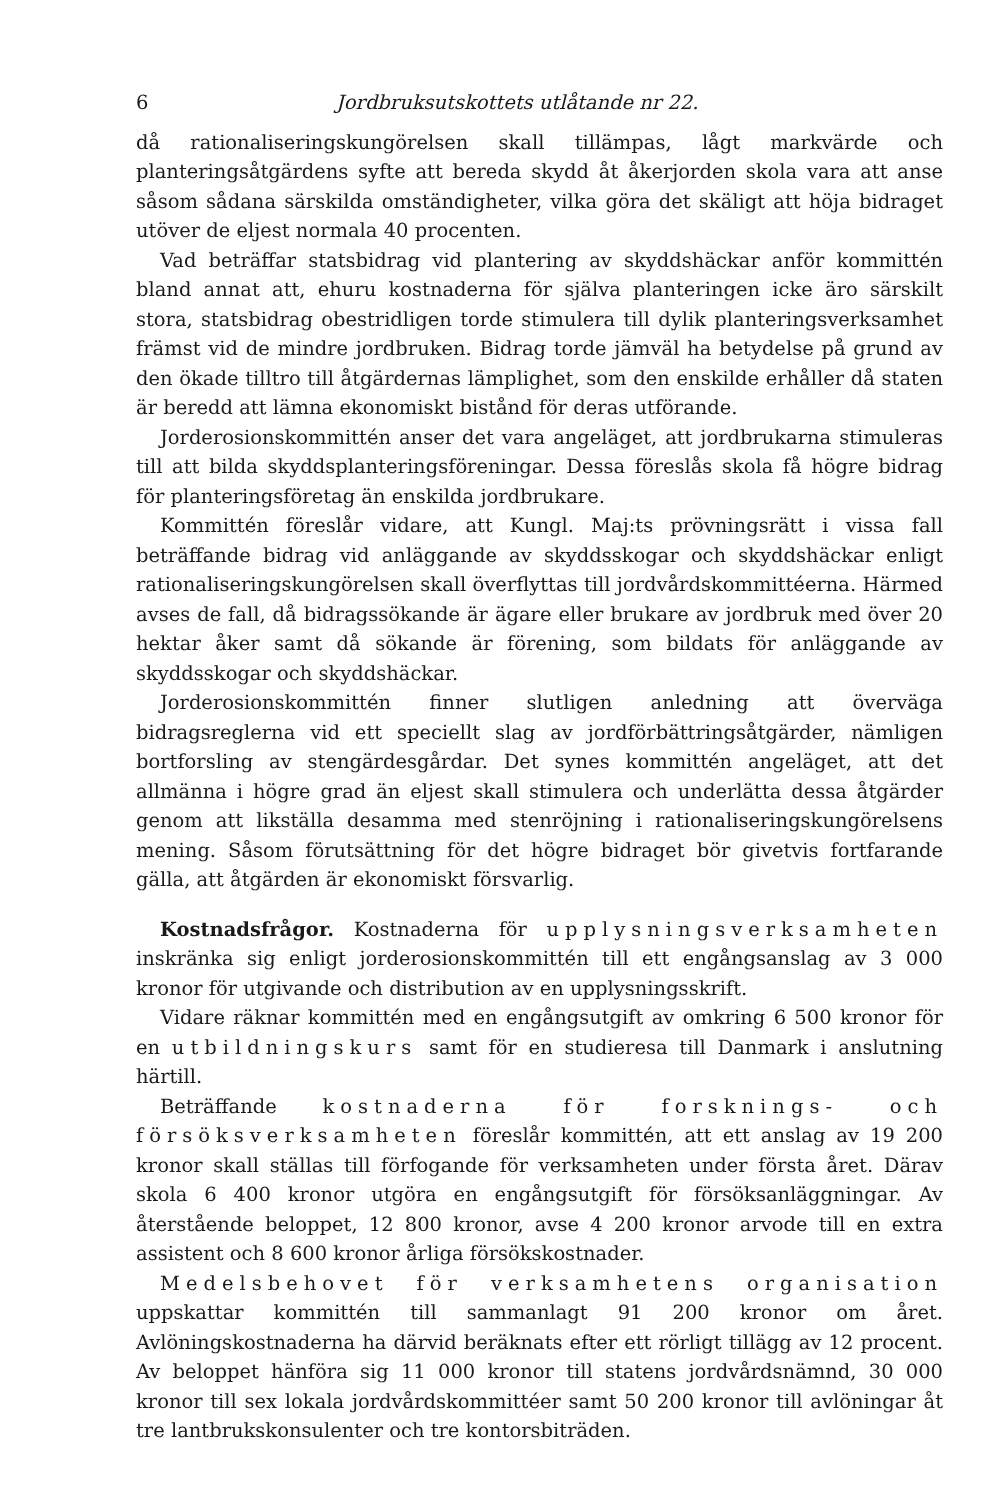6 Jordbruksutskottets utlåtande nr 22.
då rationaliseringskungörelsen skall tillämpas, lågt markvärde och planteringsåtgärdens syfte att bereda skydd åt åkerjorden skola vara att anse såsom sådana särskilda omständigheter, vilka göra det skäligt att höja bidraget utöver de eljest normala 40 procenten.
Vad beträffar statsbidrag vid plantering av skyddshäckar anför kommittén bland annat att, ehuru kostnaderna för själva planteringen icke äro särskilt stora, statsbidrag obestridligen torde stimulera till dylik planteringsverksamhet främst vid de mindre jordbruken. Bidrag torde jämväl ha betydelse på grund av den ökade tilltro till åtgärdernas lämplighet, som den enskilde erhåller då staten är beredd att lämna ekonomiskt bistånd för deras utförande.
Jorderosionskommittén anser det vara angeläget, att jordbrukarna stimuleras till att bilda skyddsplanteringsföreningar. Dessa föreslås skola få högre bidrag för planteringsföretag än enskilda jordbrukare.
Kommittén föreslår vidare, att Kungl. Maj:ts prövningsrätt i vissa fall beträffande bidrag vid anläggande av skyddsskogar och skyddshäckar enligt rationaliseringskungörelsen skall överflyttas till jordvårdskommittéerna. Härmed avses de fall, då bidragssökande är ägare eller brukare av jordbruk med över 20 hektar åker samt då sökande är förening, som bildats för anläggande av skyddsskogar och skyddshäckar.
Jorderosionskommittén finner slutligen anledning att överväga bidragsreglerna vid ett speciellt slag av jordförbättringsåtgärder, nämligen bortforsling av stengärdesgårdar. Det synes kommittén angeläget, att det allmänna i högre grad än eljest skall stimulera och underlätta dessa åtgärder genom att likställa desamma med stenröjning i rationaliseringskungörelsens mening. Såsom förutsättning för det högre bidraget bör givetvis fortfarande gälla, att åtgärden är ekonomiskt försvarlig.
Kostnadsfrågor. Kostnaderna för upplysningsverksamheten inskränka sig enligt jorderosionskommittén till ett engångsanslag av 3 000 kronor för utgivande och distribution av en upplysningsskrift.
Vidare räknar kommittén med en engångsutgift av omkring 6 500 kronor för en utbildningskurs samt för en studieresa till Danmark i anslutning härtill.
Beträffande kostnaderna för forsknings- och försöksverksamheten föreslår kommittén, att ett anslag av 19 200 kronor skall ställas till förfogande för verksamheten under första året. Därav skola 6 400 kronor utgöra en engångsutgift för försöksanläggningar. Av återstående beloppet, 12 800 kronor, avse 4 200 kronor arvode till en extra assistent och 8 600 kronor årliga försökskostnader.
Medelsbehovet för verksamhetens organisation uppskattar kommittén till sammanlagt 91 200 kronor om året. Avlöningskostnaderna ha därvid beräknats efter ett rörligt tillägg av 12 procent. Av beloppet hänföra sig 11 000 kronor till statens jordvårdsnämnd, 30 000 kronor till sex lokala jordvårdskommittéer samt 50 200 kronor till avlöningar åt tre lantbrukskonsulenter och tre kontorsbiträden.